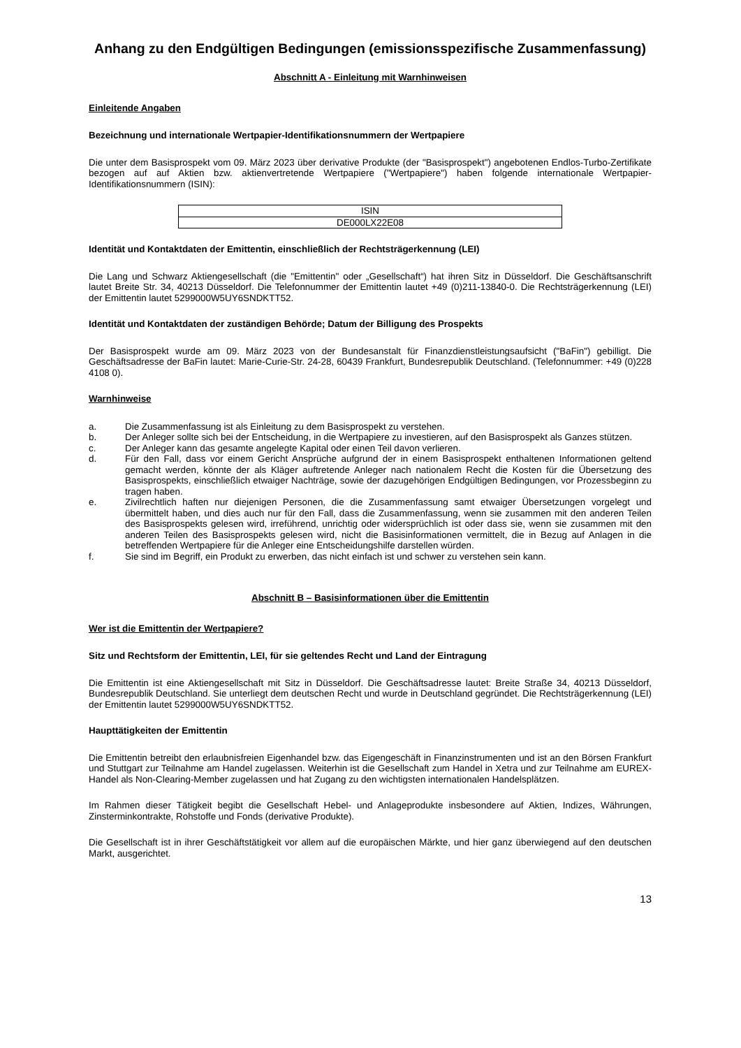Anhang zu den Endgültigen Bedingungen (emissionsspezifische Zusammenfassung)
Abschnitt A - Einleitung mit Warnhinweisen
Einleitende Angaben
Bezeichnung und internationale Wertpapier-Identifikationsnummern der Wertpapiere
Die unter dem Basisprospekt vom 09. März 2023 über derivative Produkte (der "Basisprospekt") angebotenen Endlos-Turbo-Zertifikate bezogen auf auf Aktien bzw. aktienvertretende Wertpapiere ("Wertpapiere") haben folgende internationale Wertpapier-Identifikationsnummern (ISIN):
| ISIN |
| --- |
| DE000LX22E08 |
Identität und Kontaktdaten der Emittentin, einschließlich der Rechtsträgerkennung (LEI)
Die Lang und Schwarz Aktiengesellschaft (die "Emittentin" oder „Gesellschaft“) hat ihren Sitz in Düsseldorf. Die Geschäftsanschrift lautet Breite Str. 34, 40213 Düsseldorf. Die Telefonnummer der Emittentin lautet +49 (0)211-13840-0. Die Rechtsträgerkennung (LEI) der Emittentin lautet 5299000W5UY6SNDKTT52.
Identität und Kontaktdaten der zuständigen Behörde; Datum der Billigung des Prospekts
Der Basisprospekt wurde am 09. März 2023 von der Bundesanstalt für Finanzdienstleistungsaufsicht ("BaFin") gebilligt. Die Geschäftsadresse der BaFin lautet: Marie-Curie-Str. 24-28, 60439 Frankfurt, Bundesrepublik Deutschland. (Telefonnummer: +49 (0)228 4108 0).
Warnhinweise
a. Die Zusammenfassung ist als Einleitung zu dem Basisprospekt zu verstehen.
b. Der Anleger sollte sich bei der Entscheidung, in die Wertpapiere zu investieren, auf den Basisprospekt als Ganzes stützen.
c. Der Anleger kann das gesamte angelegte Kapital oder einen Teil davon verlieren.
d. Für den Fall, dass vor einem Gericht Ansprüche aufgrund der in einem Basisprospekt enthaltenen Informationen geltend gemacht werden, könnte der als Kläger auftretende Anleger nach nationalem Recht die Kosten für die Übersetzung des Basisprospekts, einschließlich etwaiger Nachträge, sowie der dazugehörigen Endgültigen Bedingungen, vor Prozessbeginn zu tragen haben.
e. Zivilrechtlich haften nur diejenigen Personen, die die Zusammenfassung samt etwaiger Übersetzungen vorgelegt und übermittelt haben, und dies auch nur für den Fall, dass die Zusammenfassung, wenn sie zusammen mit den anderen Teilen des Basisprospekts gelesen wird, irreführend, unrichtig oder widersprüchlich ist oder dass sie, wenn sie zusammen mit den anderen Teilen des Basisprospekts gelesen wird, nicht die Basisinformationen vermittelt, die in Bezug auf Anlagen in die betreffenden Wertpapiere für die Anleger eine Entscheidungshilfe darstellen würden.
f. Sie sind im Begriff, ein Produkt zu erwerben, das nicht einfach ist und schwer zu verstehen sein kann.
Abschnitt B – Basisinformationen über die Emittentin
Wer ist die Emittentin der Wertpapiere?
Sitz und Rechtsform der Emittentin, LEI, für sie geltendes Recht und Land der Eintragung
Die Emittentin ist eine Aktiengesellschaft mit Sitz in Düsseldorf. Die Geschäftsadresse lautet: Breite Straße 34, 40213 Düsseldorf, Bundesrepublik Deutschland. Sie unterliegt dem deutschen Recht und wurde in Deutschland gegründet. Die Rechtsträgerkennung (LEI) der Emittentin lautet 5299000W5UY6SNDKTT52.
Haupttätigkeiten der Emittentin
Die Emittentin betreibt den erlaubnisfreien Eigenhandel bzw. das Eigengeschäft in Finanzinstrumenten und ist an den Börsen Frankfurt und Stuttgart zur Teilnahme am Handel zugelassen. Weiterhin ist die Gesellschaft zum Handel in Xetra und zur Teilnahme am EUREX-Handel als Non-Clearing-Member zugelassen und hat Zugang zu den wichtigsten internationalen Handelsplätzen.
Im Rahmen dieser Tätigkeit begibt die Gesellschaft Hebel- und Anlageprodukte insbesondere auf Aktien, Indizes, Währungen, Zinsterminkontrakte, Rohstoffe und Fonds (derivative Produkte).
Die Gesellschaft ist in ihrer Geschäftstätigkeit vor allem auf die europäischen Märkte, und hier ganz überwiegend auf den deutschen Markt, ausgerichtet.
13